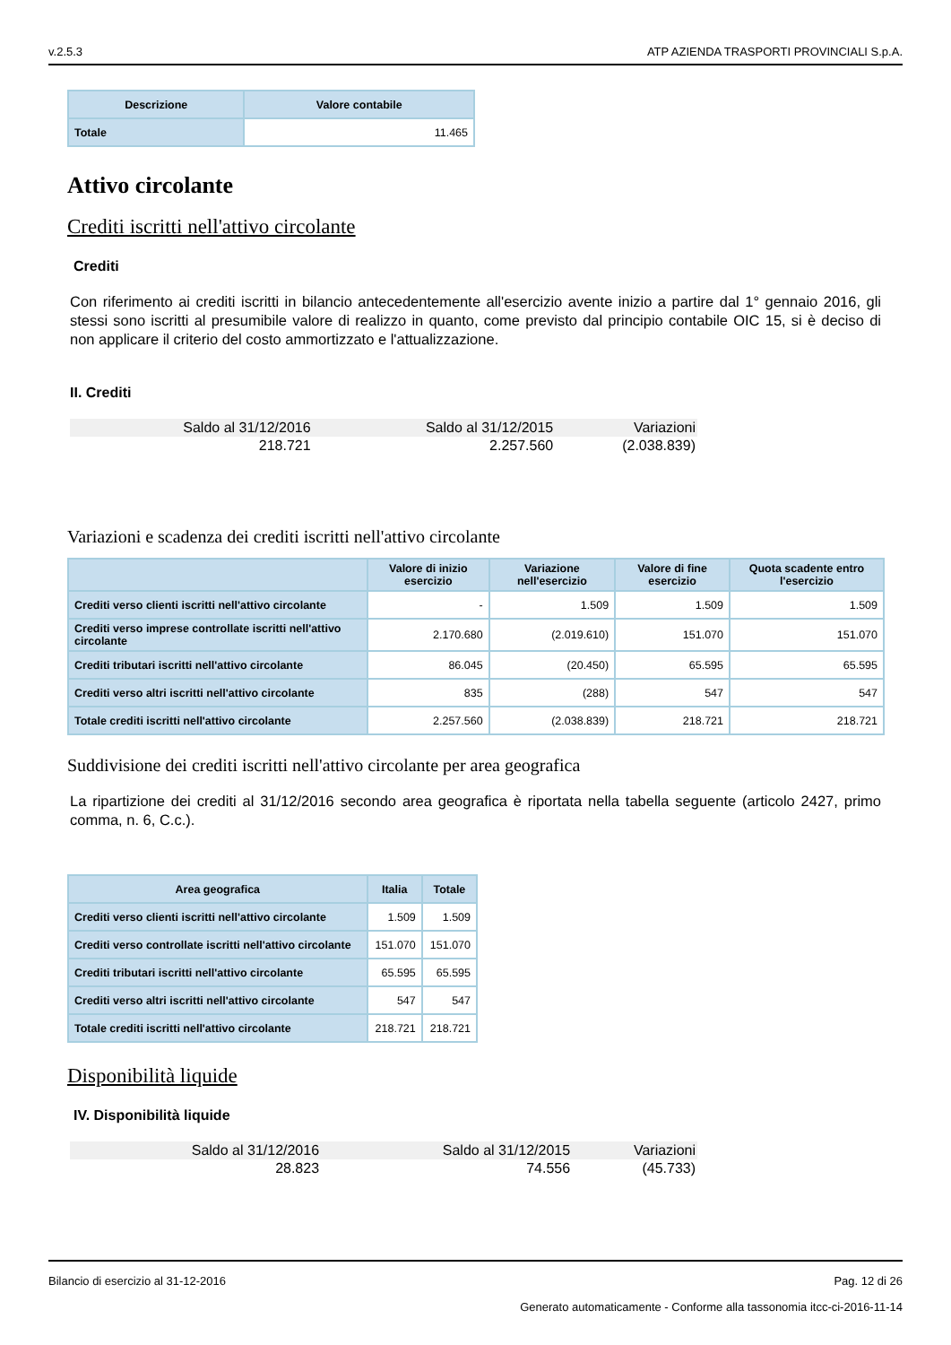v.2.5.3 ATP AZIENDA TRASPORTI PROVINCIALI S.p.A.
| Descrizione | Valore contabile |
| --- | --- |
| Totale | 11.465 |
Attivo circolante
Crediti iscritti nell'attivo circolante
Crediti
Con riferimento ai crediti iscritti in bilancio antecedentemente all'esercizio avente inizio a partire dal 1° gennaio 2016, gli stessi sono iscritti al presumibile valore di realizzo in quanto, come previsto dal principio contabile OIC 15, si è deciso di non applicare il criterio del costo ammortizzato e l'attualizzazione.
II. Crediti
| Saldo al 31/12/2016 | Saldo al 31/12/2015 | Variazioni |
| --- | --- | --- |
| 218.721 | 2.257.560 | (2.038.839) |
Variazioni e scadenza dei crediti iscritti nell'attivo circolante
| | Valore di inizio esercizio | Variazione nell'esercizio | Valore di fine esercizio | Quota scadente entro l'esercizio |
| --- | --- | --- | --- | --- |
| Crediti verso clienti iscritti nell'attivo circolante | - | 1.509 | 1.509 | 1.509 |
| Crediti verso imprese controllate iscritti nell'attivo circolante | 2.170.680 | (2.019.610) | 151.070 | 151.070 |
| Crediti tributari iscritti nell'attivo circolante | 86.045 | (20.450) | 65.595 | 65.595 |
| Crediti verso altri iscritti nell'attivo circolante | 835 | (288) | 547 | 547 |
| Totale crediti iscritti nell'attivo circolante | 2.257.560 | (2.038.839) | 218.721 | 218.721 |
Suddivisione dei crediti iscritti nell'attivo circolante per area geografica
La ripartizione dei crediti al 31/12/2016 secondo area geografica è riportata nella tabella seguente (articolo 2427, primo comma, n. 6, C.c.).
| Area geografica | Italia | Totale |
| --- | --- | --- |
| Crediti verso clienti iscritti nell'attivo circolante | 1.509 | 1.509 |
| Crediti verso controllate iscritti nell'attivo circolante | 151.070 | 151.070 |
| Crediti tributari iscritti nell'attivo circolante | 65.595 | 65.595 |
| Crediti verso altri iscritti nell'attivo circolante | 547 | 547 |
| Totale crediti iscritti nell'attivo circolante | 218.721 | 218.721 |
Disponibilità liquide
IV. Disponibilità liquide
| Saldo al 31/12/2016 | Saldo al 31/12/2015 | Variazioni |
| --- | --- | --- |
| 28.823 | 74.556 | (45.733) |
Bilancio di esercizio al 31-12-2016 Pag. 12 di 26
Generato automaticamente - Conforme alla tassonomia itcc-ci-2016-11-14